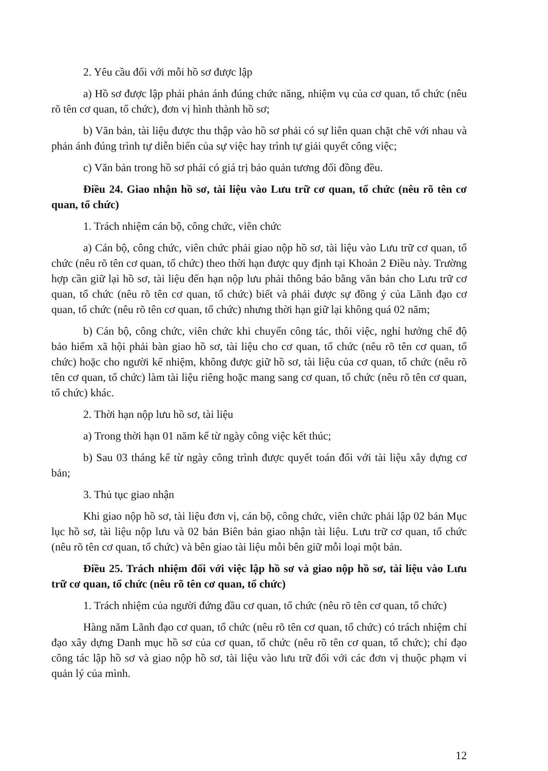2. Yêu cầu đối với mỗi hồ sơ được lập
a) Hồ sơ được lập phải phản ánh đúng chức năng, nhiệm vụ của cơ quan, tổ chức (nêu rõ tên cơ quan, tổ chức), đơn vị hình thành hồ sơ;
b) Văn bản, tài liệu được thu thập vào hồ sơ phải có sự liên quan chặt chẽ với nhau và phản ánh đúng trình tự diễn biến của sự việc hay trình tự giải quyết công việc;
c) Văn bản trong hồ sơ phải có giá trị bảo quản tương đối đồng đều.
Điều 24. Giao nhận hồ sơ, tài liệu vào Lưu trữ cơ quan, tổ chức (nêu rõ tên cơ quan, tổ chức)
1. Trách nhiệm cán bộ, công chức, viên chức
a) Cán bộ, công chức, viên chức phải giao nộp hồ sơ, tài liệu vào Lưu trữ cơ quan, tổ chức (nêu rõ tên cơ quan, tổ chức) theo thời hạn được quy định tại Khoản 2 Điều này. Trường hợp cần giữ lại hồ sơ, tài liệu đến hạn nộp lưu phải thông báo bằng văn bản cho Lưu trữ cơ quan, tổ chức (nêu rõ tên cơ quan, tổ chức) biết và phải được sự đồng ý của Lãnh đạo cơ quan, tổ chức (nêu rõ tên cơ quan, tổ chức) nhưng thời hạn giữ lại không quá 02 năm;
b) Cán bộ, công chức, viên chức khi chuyển công tác, thôi việc, nghỉ hưởng chế độ bảo hiểm xã hội phải bàn giao hồ sơ, tài liệu cho cơ quan, tổ chức (nêu rõ tên cơ quan, tổ chức) hoặc cho người kế nhiệm, không được giữ hồ sơ, tài liệu của cơ quan, tổ chức (nêu rõ tên cơ quan, tổ chức) làm tài liệu riêng hoặc mang sang cơ quan, tổ chức (nêu rõ tên cơ quan, tổ chức) khác.
2. Thời hạn nộp lưu hồ sơ, tài liệu
a) Trong thời hạn 01 năm kể từ ngày công việc kết thúc;
b) Sau 03 tháng kể từ ngày công trình được quyết toán đối với tài liệu xây dựng cơ bản;
3. Thủ tục giao nhận
Khi giao nộp hồ sơ, tài liệu đơn vị, cán bộ, công chức, viên chức phải lập 02 bản Mục lục hồ sơ, tài liệu nộp lưu và 02 bản Biên bản giao nhận tài liệu. Lưu trữ cơ quan, tổ chức (nêu rõ tên cơ quan, tổ chức) và bên giao tài liệu mỗi bên giữ mỗi loại một bản.
Điều 25. Trách nhiệm đối với việc lập hồ sơ và giao nộp hồ sơ, tài liệu vào Lưu trữ cơ quan, tổ chức (nêu rõ tên cơ quan, tổ chức)
1. Trách nhiệm của người đứng đầu cơ quan, tổ chức (nêu rõ tên cơ quan, tổ chức)
Hàng năm Lãnh đạo cơ quan, tổ chức (nêu rõ tên cơ quan, tổ chức) có trách nhiệm chỉ đạo xây dựng Danh mục hồ sơ của cơ quan, tổ chức (nêu rõ tên cơ quan, tổ chức); chỉ đạo công tác lập hồ sơ và giao nộp hồ sơ, tài liệu vào lưu trữ đối với các đơn vị thuộc phạm vi quản lý của mình.
12